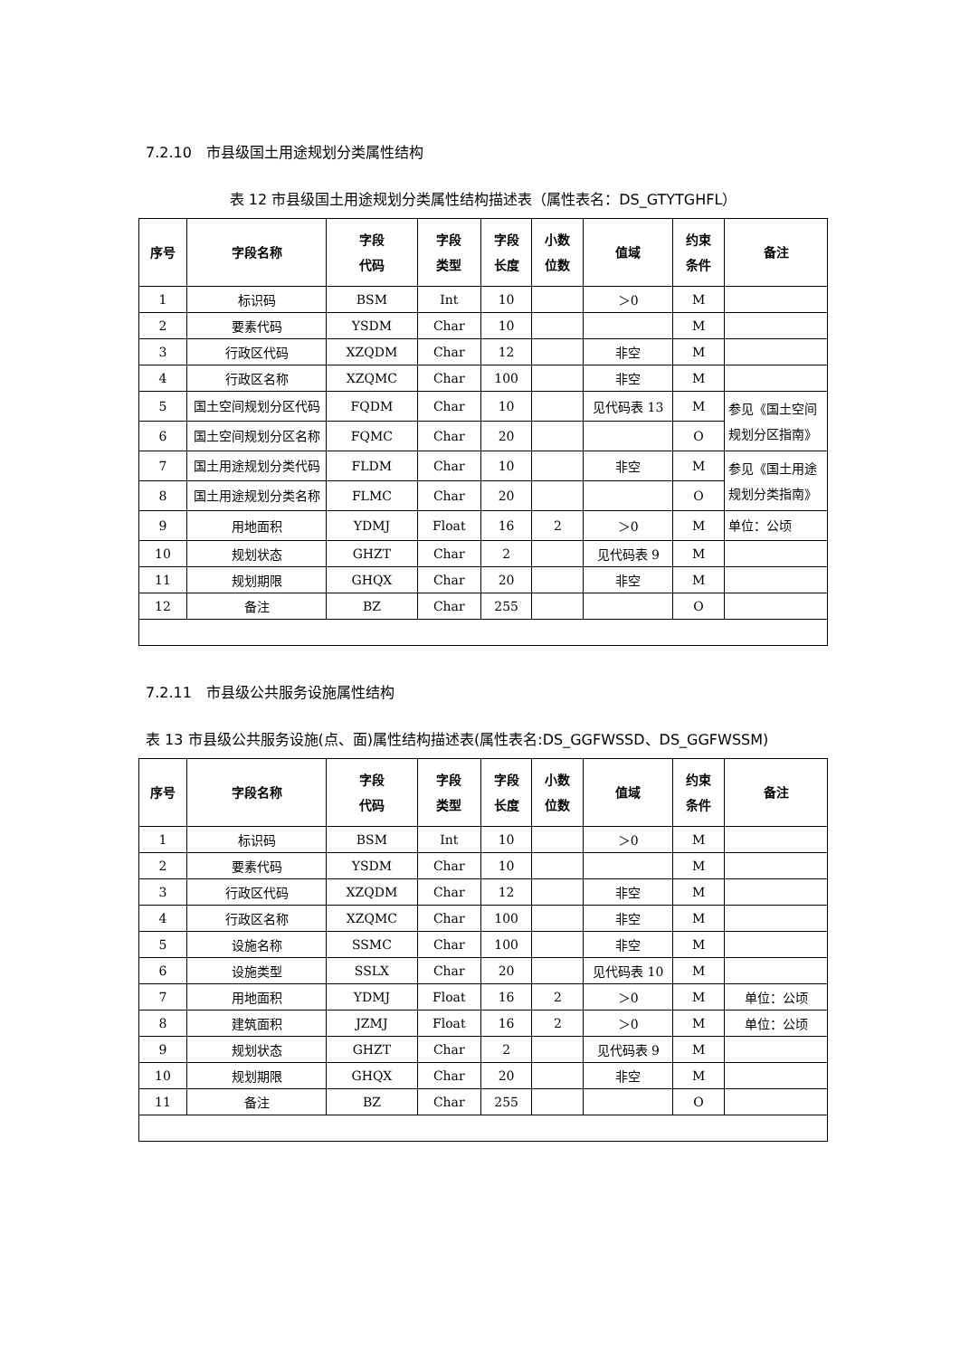7.2.10　市县级国土用途规划分类属性结构
表 12 市县级国土用途规划分类属性结构描述表（属性表名：DS_GTYTGHFL）
| 序号 | 字段名称 | 字段 代码 | 字段 类型 | 字段 长度 | 小数 位数 | 值域 | 约束 条件 | 备注 |
| --- | --- | --- | --- | --- | --- | --- | --- | --- |
| 1 | 标识码 | BSM | Int | 10 | | ＞0 | M | |
| 2 | 要素代码 | YSDM | Char | 10 | | | M | |
| 3 | 行政区代码 | XZQDM | Char | 12 | | 非空 | M | |
| 4 | 行政区名称 | XZQMC | Char | 100 | | 非空 | M | |
| 5 | 国土空间规划分区代码 | FQDM | Char | 10 | | 见代码表 13 | M | 参见《国土空间规划分区指南》 |
| 6 | 国土空间规划分区名称 | FQMC | Char | 20 | | | O | |
| 7 | 国土用途规划分类代码 | FLDM | Char | 10 | | 非空 | M | 参见《国土用途规划分类指南》 |
| 8 | 国土用途规划分类名称 | FLMC | Char | 20 | | | O | |
| 9 | 用地面积 | YDMJ | Float | 16 | 2 | ＞0 | M | 单位：公顷 |
| 10 | 规划状态 | GHZT | Char | 2 | | 见代码表 9 | M | |
| 11 | 规划期限 | GHQX | Char | 20 | | 非空 | M | |
| 12 | 备注 | BZ | Char | 255 | | | O | |
7.2.11　市县级公共服务设施属性结构
表 13 市县级公共服务设施(点、面)属性结构描述表(属性表名:DS_GGFWSSD、DS_GGFWSSM)
| 序号 | 字段名称 | 字段 代码 | 字段 类型 | 字段 长度 | 小数 位数 | 值域 | 约束 条件 | 备注 |
| --- | --- | --- | --- | --- | --- | --- | --- | --- |
| 1 | 标识码 | BSM | Int | 10 | | ＞0 | M | |
| 2 | 要素代码 | YSDM | Char | 10 | | | M | |
| 3 | 行政区代码 | XZQDM | Char | 12 | | 非空 | M | |
| 4 | 行政区名称 | XZQMC | Char | 100 | | 非空 | M | |
| 5 | 设施名称 | SSMC | Char | 100 | | 非空 | M | |
| 6 | 设施类型 | SSLX | Char | 20 | | 见代码表 10 | M | |
| 7 | 用地面积 | YDMJ | Float | 16 | 2 | ＞0 | M | 单位：公顷 |
| 8 | 建筑面积 | JZMJ | Float | 16 | 2 | ＞0 | M | 单位：公顷 |
| 9 | 规划状态 | GHZT | Char | 2 | | 见代码表 9 | M | |
| 10 | 规划期限 | GHQX | Char | 20 | | 非空 | M | |
| 11 | 备注 | BZ | Char | 255 | | | O | |